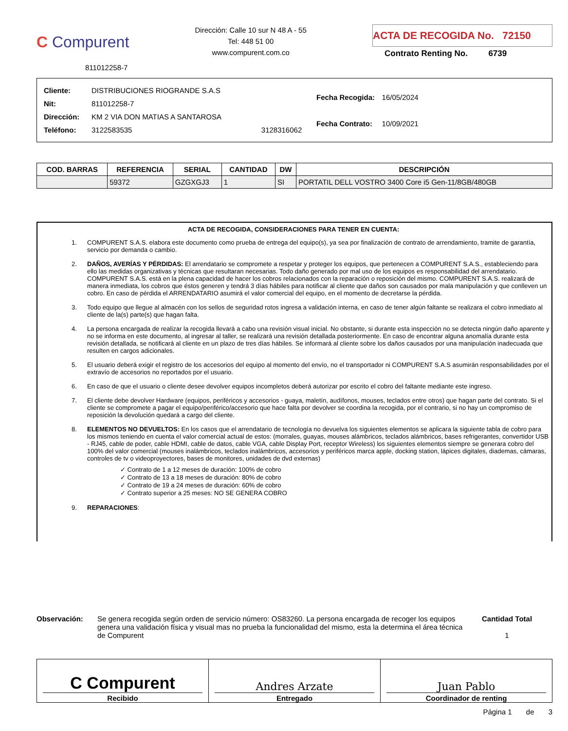C Compurent
811012258-7
Dirección: Calle 10 sur N 48 A - 55
Tel: 448 51 00
www.compurent.com.co
ACTA DE RECOGIDA No. 72150
Contrato Renting No. 6739
| Cliente: | DISTRIBUCIONES RIOGRANDE S.A.S | |
| Nit: | 811012258-7 | |
| Dirección: | KM 2 VIA DON MATIAS A SANTAROSA | |
| Teléfono: | 3122583535 | 3128316062 |
| Fecha Recogida: | 16/05/2024 |
| Fecha Contrato: | 10/09/2021 |
| COD. BARRAS | REFERENCIA | SERIAL | CANTIDAD | DW | DESCRIPCIÓN |
| --- | --- | --- | --- | --- | --- |
| | 59372 | GZGXGJ3 | 1 | SI | PORTATIL DELL VOSTRO 3400 Core i5 Gen-11/8GB/480GB |
ACTA DE RECOGIDA, CONSIDERACIONES PARA TENER EN CUENTA:
1. COMPURENT S.A.S. elabora este documento como prueba de entrega del equipo(s), ya sea por finalización de contrato de arrendamiento, tramite de garantía, servicio por demanda o cambio.
2. DAÑOS, AVERÍAS Y PÉRDIDAS: El arrendatario se compromete a respetar y proteger los equipos, que pertenecen a COMPURENT S.A.S., estableciendo para ello las medidas organizativas y técnicas que resultaran necesarias. Todo daño generado por mal uso de los equipos es responsabilidad del arrendatario. COMPURENT S.A.S. está en la plena capacidad de hacer los cobros relacionados con la reparación o reposición del mismo. COMPURENT S.A.S. realizará de manera inmediata, los cobros que éstos generen y tendrá 3 días hábiles para notificar al cliente que daños son causados por mala manipulación y que conlleven un cobro. En caso de pérdida el ARRENDATARIO asumirá el valor comercial del equipo, en el momento de decretarse la pérdida.
3. Todo equipo que llegue al almacén con los sellos de seguridad rotos ingresa a validación interna, en caso de tener algún faltante se realizara el cobro inmediato al cliente de la(s) parte(s) que hagan falta.
4. La persona encargada de realizar la recogida llevará a cabo una revisión visual inicial. No obstante, si durante esta inspección no se detecta ningún daño aparente y no se informa en este documento, al ingresar al taller, se realizará una revisión detallada posteriormente. En caso de encontrar alguna anomalía durante esta revisión detallada, se notificará al cliente en un plazo de tres días hábiles. Se informará al cliente sobre los daños causados por una manipulación inadecuada que resulten en cargos adicionales.
5. El usuario deberá exigir el registro de los accesorios del equipo al momento del envío, no el transportador ni COMPURENT S.A.S asumirán responsabilidades por el extravío de accesorios no reportados por el usuario.
6. En caso de que el usuario o cliente desee devolver equipos incompletos deberá autorizar por escrito el cobro del faltante mediante este ingreso.
7. El cliente debe devolver Hardware (equipos, periféricos y accesorios - guaya, maletín, audífonos, mouses, teclados entre otros) que hagan parte del contrato. Si el cliente se compromete a pagar el equipo/periférico/accesorio que hace falta por devolver se coordina la recogida, por el contrario, si no hay un compromiso de reposición la devolución quedará a cargo del cliente.
8. ELEMENTOS NO DEVUELTOS: En los casos que el arrendatario de tecnología no devuelva los siguientes elementos se aplicara la siguiente tabla de cobro para los mismos teniendo en cuenta el valor comercial actual de estos: (morrales, guayas, mouses alámbricos, teclados alámbricos, bases refrigerantes, convertidor USB - RJ45, cable de poder, cable HDMI, cable de datos, cable VGA, cable Display Port, receptor Wireless) los siguientes elementos siempre se generara cobro del 100% del valor comercial (mouses inalámbricos, teclados inalámbricos, accesorios y periféricos marca apple, docking station, lápices digitales, diademas, cámaras, controles de tv o videoproyectores, bases de monitores, unidades de dvd externas)
✓ Contrato de 1 a 12 meses de duración: 100% de cobro
✓ Contrato de 13 a 18 meses de duración: 80% de cobro
✓ Contrato de 19 a 24 meses de duración: 60% de cobro
✓ Contrato superior a 25 meses: NO SE GENERA COBRO
9. REPARACIONES:
Observación: Se genera recogida según orden de servicio número: OS83260. La persona encargada de recoger los equipos genera una validación física y visual mas no prueba la funcionalidad del mismo, esta la determina el área técnica de Compurent
Cantidad Total
1
C Compurent
Recibido
Andres Arzate
Entregado
Juan Pablo
Coordinador de renting
Página 1 de 3